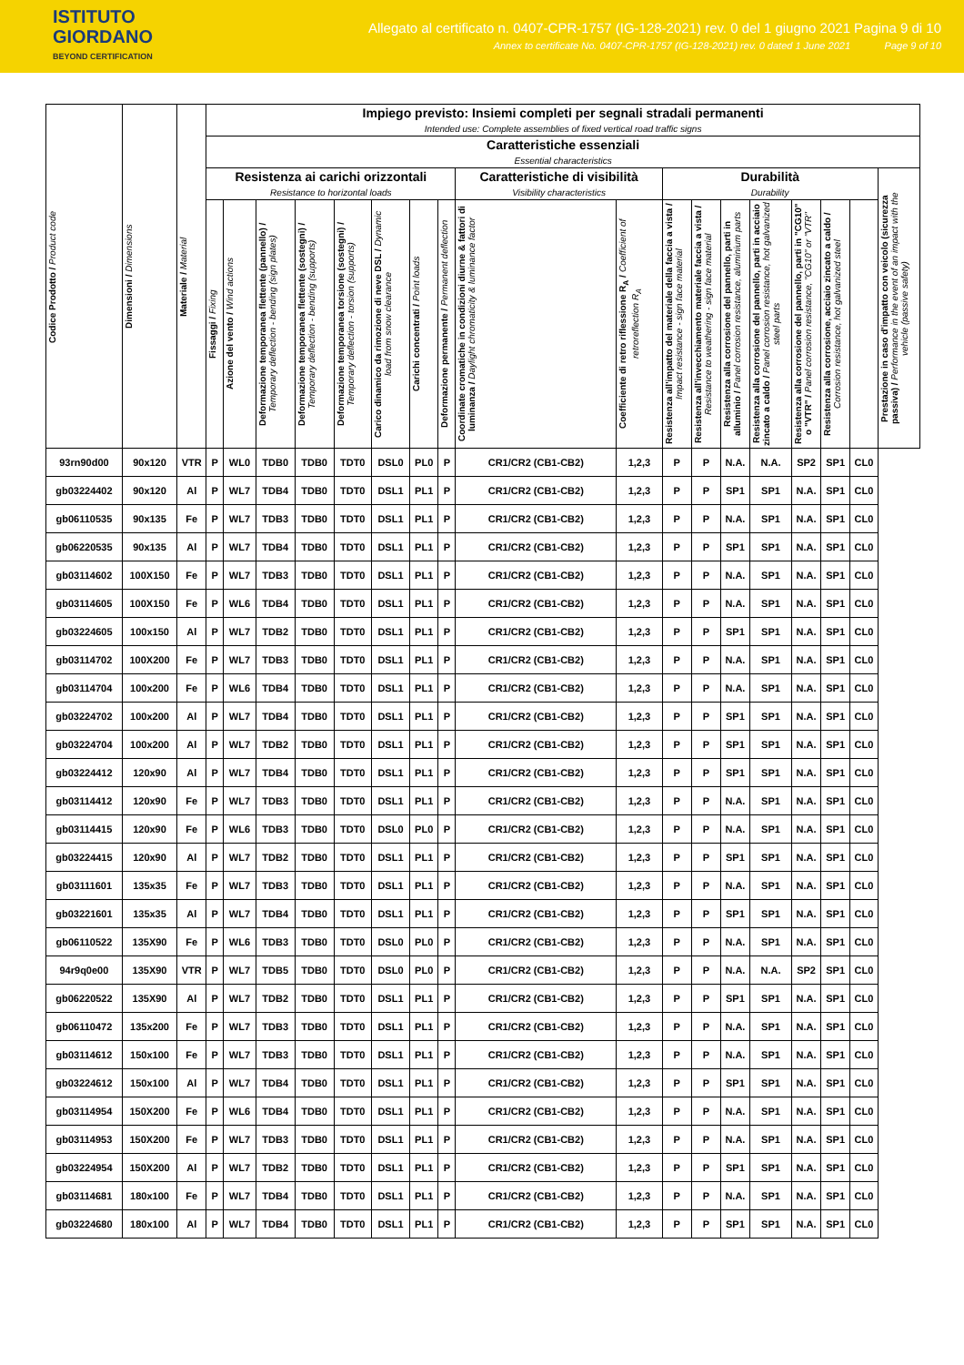ISTITUTO GIORDANO
BEYOND CERTIFICATION
Allegato al certificato n. 0407-CPR-1757 (IG-128-2021) rev. 0 del 1 giugno 2021
Annex to certificate No. 0407-CPR-1757 (IG-128-2021) rev. 0 dated 1 June 2021
Pagina 9 di 10
Page 9 of 10
| Codice Prodotto / Product code | Dimensioni / Dimensions | Materiale / Material | Impiego previsto: Insiemi completi per segnali stradali permanenti Intended use: Complete assemblies of fixed vertical road traffic signs | | | | | | | | | | | | | | | | | |
| --- | --- | --- | --- | --- | --- | --- | --- | --- | --- | --- | --- | --- | --- | --- | --- | --- | --- | --- | --- | --- |
| | | | Caratteristiche essenziali Essential characteristics | | | | | | | | | | | | | | | | | |
| | | | Resistenza ai carichi orizzontali Resistance to horizontal loads | | | | | | | | Caratteristiche di visibilità Visibility characteristics | | Durabilità Durability | | | | | | | Prestazione in caso d'impatto con veicolo (sicurezza passiva) / Performance in the event of an impact with the vehicle (passive safety) |
| | | | Fissaggi / Fixing | Azione del vento / Wind actions | Deformazione temporanea flettente (pannello) / Temporary deflection - bending (sign plates) | Deformazione temporanea flettente (sostegni) / Temporary deflection - bending (supports) | Deformazione temporanea torsione (sostegni) / Temporary deflection - torsion (supports) | Carico dinamico da rimozione di neve DSL / Dynamic load from snow clearance | Carichi concentrati / Point loads | Deformazione permanente / Permanent deflection | Coordinate cromatiche in condizioni diurne & fattori di luminanza / Daylight chromaticity & luminance factor | Coefficiente di retro riflessione R<sub>A</sub> / Coefficient of retroreflection R<sub>A</sub> | Resistenza all'impatto del materiale della faccia a vista / Impact resistance - sign face material | Resistenza all'invecchiamento materiale faccia a vista / Resistance to weathering - sign face material | Resistenza alla corrosione del pannello, parti in alluminio / Panel corrosion resistance, aluminium parts | Resistenza alla corrosione del pannello, parti in acciaio zincato a caldo / Panel corrosion resistance, hot galvanized steel parts | Resistenza alla corrosione del pannello, parti in "CG10" o "VTR" / Panel corrosion resistance, "CG10" or "VTR" | Resistenza alla corrosione, acciaio zincato a caldo / Corrosion resistance, hot galvanized steel | | |
| 93rn90d00 | 90x120 | VTR | P | WL0 | TDB0 | TDB0 | TDT0 | DSL0 | PL0 | P | CR1/CR2 (CB1-CB2) | 1,2,3 | P | P | N.A. | N.A. | SP2 | SP1 | CL0 | |
| gb03224402 | 90x120 | Al | P | WL7 | TDB4 | TDB0 | TDT0 | DSL1 | PL1 | P | CR1/CR2 (CB1-CB2) | 1,2,3 | P | P | SP1 | SP1 | N.A. | SP1 | CL0 | |
| gb06110535 | 90x135 | Fe | P | WL7 | TDB3 | TDB0 | TDT0 | DSL1 | PL1 | P | CR1/CR2 (CB1-CB2) | 1,2,3 | P | P | N.A. | SP1 | N.A. | SP1 | CL0 | |
| gb06220535 | 90x135 | Al | P | WL7 | TDB4 | TDB0 | TDT0 | DSL1 | PL1 | P | CR1/CR2 (CB1-CB2) | 1,2,3 | P | P | SP1 | SP1 | N.A. | SP1 | CL0 | |
| gb03114602 | 100X150 | Fe | P | WL7 | TDB3 | TDB0 | TDT0 | DSL1 | PL1 | P | CR1/CR2 (CB1-CB2) | 1,2,3 | P | P | N.A. | SP1 | N.A. | SP1 | CL0 | |
| gb03114605 | 100X150 | Fe | P | WL6 | TDB4 | TDB0 | TDT0 | DSL1 | PL1 | P | CR1/CR2 (CB1-CB2) | 1,2,3 | P | P | N.A. | SP1 | N.A. | SP1 | CL0 | |
| gb03224605 | 100x150 | Al | P | WL7 | TDB2 | TDB0 | TDT0 | DSL1 | PL1 | P | CR1/CR2 (CB1-CB2) | 1,2,3 | P | P | SP1 | SP1 | N.A. | SP1 | CL0 | |
| gb03114702 | 100X200 | Fe | P | WL7 | TDB3 | TDB0 | TDT0 | DSL1 | PL1 | P | CR1/CR2 (CB1-CB2) | 1,2,3 | P | P | N.A. | SP1 | N.A. | SP1 | CL0 | |
| gb03114704 | 100x200 | Fe | P | WL6 | TDB4 | TDB0 | TDT0 | DSL1 | PL1 | P | CR1/CR2 (CB1-CB2) | 1,2,3 | P | P | N.A. | SP1 | N.A. | SP1 | CL0 | |
| gb03224702 | 100x200 | Al | P | WL7 | TDB4 | TDB0 | TDT0 | DSL1 | PL1 | P | CR1/CR2 (CB1-CB2) | 1,2,3 | P | P | SP1 | SP1 | N.A. | SP1 | CL0 | |
| gb03224704 | 100x200 | Al | P | WL7 | TDB2 | TDB0 | TDT0 | DSL1 | PL1 | P | CR1/CR2 (CB1-CB2) | 1,2,3 | P | P | SP1 | SP1 | N.A. | SP1 | CL0 | |
| gb03224412 | 120x90 | Al | P | WL7 | TDB4 | TDB0 | TDT0 | DSL1 | PL1 | P | CR1/CR2 (CB1-CB2) | 1,2,3 | P | P | SP1 | SP1 | N.A. | SP1 | CL0 | |
| gb03114412 | 120x90 | Fe | P | WL7 | TDB3 | TDB0 | TDT0 | DSL1 | PL1 | P | CR1/CR2 (CB1-CB2) | 1,2,3 | P | P | N.A. | SP1 | N.A. | SP1 | CL0 | |
| gb03114415 | 120x90 | Fe | P | WL6 | TDB3 | TDB0 | TDT0 | DSL0 | PL0 | P | CR1/CR2 (CB1-CB2) | 1,2,3 | P | P | N.A. | SP1 | N.A. | SP1 | CL0 | |
| gb03224415 | 120x90 | Al | P | WL7 | TDB2 | TDB0 | TDT0 | DSL1 | PL1 | P | CR1/CR2 (CB1-CB2) | 1,2,3 | P | P | SP1 | SP1 | N.A. | SP1 | CL0 | |
| gb03111601 | 135x35 | Fe | P | WL7 | TDB3 | TDB0 | TDT0 | DSL1 | PL1 | P | CR1/CR2 (CB1-CB2) | 1,2,3 | P | P | N.A. | SP1 | N.A. | SP1 | CL0 | |
| gb03221601 | 135x35 | Al | P | WL7 | TDB4 | TDB0 | TDT0 | DSL1 | PL1 | P | CR1/CR2 (CB1-CB2) | 1,2,3 | P | P | SP1 | SP1 | N.A. | SP1 | CL0 | |
| gb06110522 | 135X90 | Fe | P | WL6 | TDB3 | TDB0 | TDT0 | DSL0 | PL0 | P | CR1/CR2 (CB1-CB2) | 1,2,3 | P | P | N.A. | SP1 | N.A. | SP1 | CL0 | |
| 94r9q0e00 | 135X90 | VTR | P | WL7 | TDB5 | TDB0 | TDT0 | DSL0 | PL0 | P | CR1/CR2 (CB1-CB2) | 1,2,3 | P | P | N.A. | N.A. | SP2 | SP1 | CL0 | |
| gb06220522 | 135X90 | Al | P | WL7 | TDB2 | TDB0 | TDT0 | DSL1 | PL1 | P | CR1/CR2 (CB1-CB2) | 1,2,3 | P | P | SP1 | SP1 | N.A. | SP1 | CL0 | |
| gb06110472 | 135x200 | Fe | P | WL7 | TDB3 | TDB0 | TDT0 | DSL1 | PL1 | P | CR1/CR2 (CB1-CB2) | 1,2,3 | P | P | N.A. | SP1 | N.A. | SP1 | CL0 | |
| gb03114612 | 150x100 | Fe | P | WL7 | TDB3 | TDB0 | TDT0 | DSL1 | PL1 | P | CR1/CR2 (CB1-CB2) | 1,2,3 | P | P | N.A. | SP1 | N.A. | SP1 | CL0 | |
| gb03224612 | 150x100 | Al | P | WL7 | TDB4 | TDB0 | TDT0 | DSL1 | PL1 | P | CR1/CR2 (CB1-CB2) | 1,2,3 | P | P | SP1 | SP1 | N.A. | SP1 | CL0 | |
| gb03114954 | 150X200 | Fe | P | WL6 | TDB4 | TDB0 | TDT0 | DSL1 | PL1 | P | CR1/CR2 (CB1-CB2) | 1,2,3 | P | P | N.A. | SP1 | N.A. | SP1 | CL0 | |
| gb03114953 | 150X200 | Fe | P | WL7 | TDB3 | TDB0 | TDT0 | DSL1 | PL1 | P | CR1/CR2 (CB1-CB2) | 1,2,3 | P | P | N.A. | SP1 | N.A. | SP1 | CL0 | |
| gb03224954 | 150X200 | Al | P | WL7 | TDB2 | TDB0 | TDT0 | DSL1 | PL1 | P | CR1/CR2 (CB1-CB2) | 1,2,3 | P | P | SP1 | SP1 | N.A. | SP1 | CL0 | |
| gb03114681 | 180x100 | Fe | P | WL7 | TDB4 | TDB0 | TDT0 | DSL1 | PL1 | P | CR1/CR2 (CB1-CB2) | 1,2,3 | P | P | N.A. | SP1 | N.A. | SP1 | CL0 | |
| gb03224680 | 180x100 | Al | P | WL7 | TDB4 | TDB0 | TDT0 | DSL1 | PL1 | P | CR1/CR2 (CB1-CB2) | 1,2,3 | P | P | SP1 | SP1 | N.A. | SP1 | CL0 | |